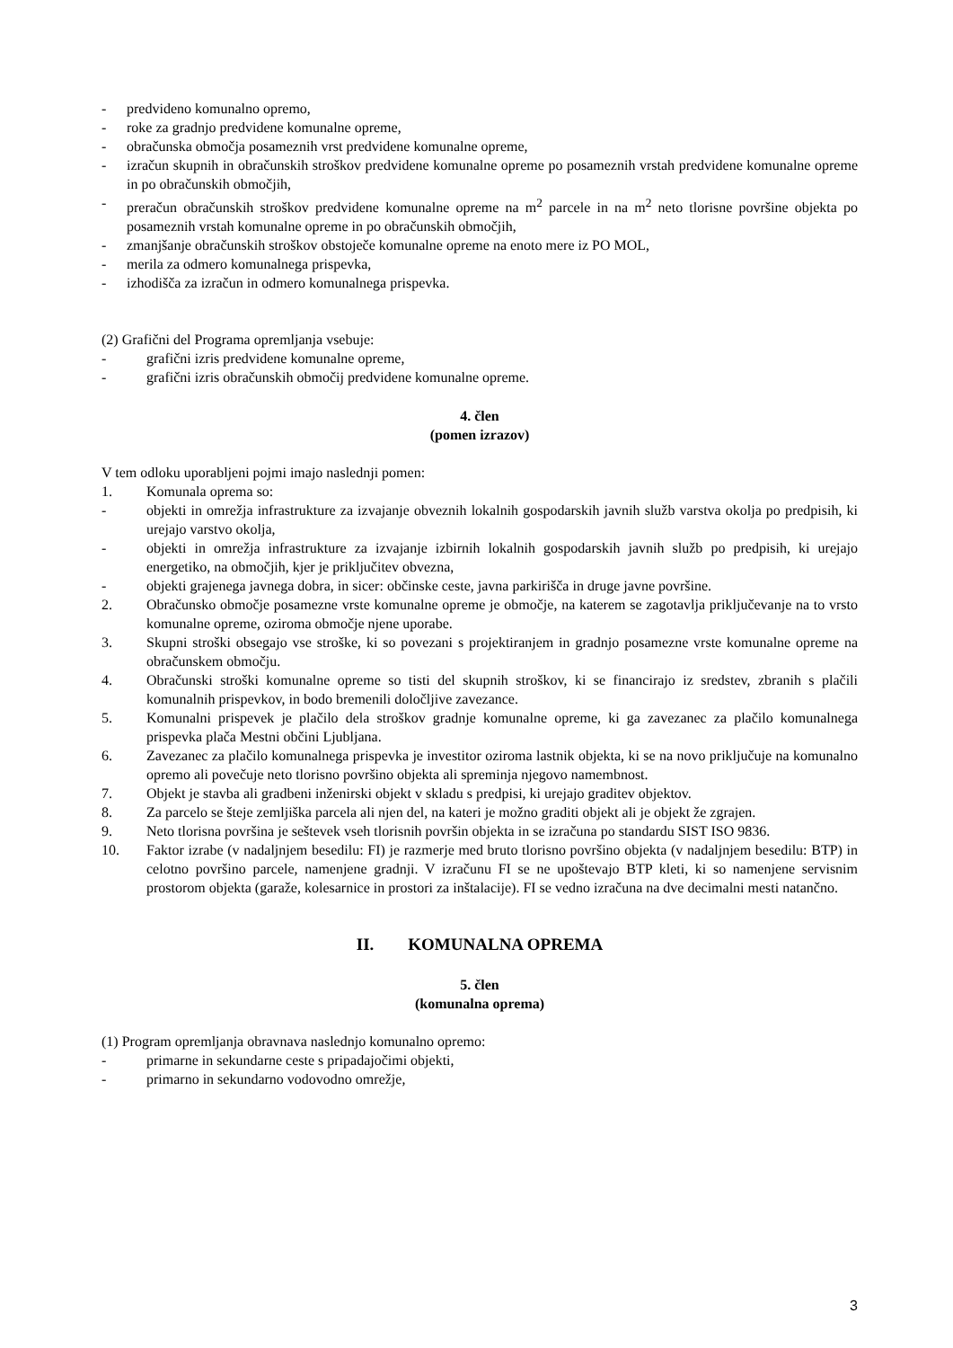- predvideno komunalno opremo,
- roke za gradnjo predvidene komunalne opreme,
- obračunska območja posameznih vrst predvidene komunalne opreme,
- izračun skupnih in obračunskih stroškov predvidene komunalne opreme po posameznih vrstah predvidene komunalne opreme in po obračunskih območjih,
- preračun obračunskih stroškov predvidene komunalne opreme na m<sup>2</sup> parcele in na m<sup>2</sup> neto tlorisne površine objekta po posameznih vrstah komunalne opreme in po obračunskih območjih,
- zmanjšanje obračunskih stroškov obstoječe komunalne opreme na enoto mere iz PO MOL,
- merila za odmero komunalnega prispevka,
- izhodišča za izračun in odmero komunalnega prispevka.
(2) Grafični del Programa opremljanja vsebuje:
- grafični izris predvidene komunalne opreme,
- grafični izris obračunskih območij predvidene komunalne opreme.
4. člen
(pomen izrazov)
V tem odloku uporabljeni pojmi imajo naslednji pomen:
1. Komunala oprema so:
- objekti in omrežja infrastrukture za izvajanje obveznih lokalnih gospodarskih javnih služb varstva okolja po predpisih, ki urejajo varstvo okolja,
- objekti in omrežja infrastrukture za izvajanje izbirnih lokalnih gospodarskih javnih služb po predpisih, ki urejajo energetiko, na območjih, kjer je priključitev obvezna,
- objekti grajenega javnega dobra, in sicer: občinske ceste, javna parkirišča in druge javne površine.
2. Obračunsko območje posamezne vrste komunalne opreme je območje, na katerem se zagotavlja priključevanje na to vrsto komunalne opreme, oziroma območje njene uporabe.
3. Skupni stroški obsegajo vse stroške, ki so povezani s projektiranjem in gradnjo posamezne vrste komunalne opreme na obračunskem območju.
4. Obračunski stroški komunalne opreme so tisti del skupnih stroškov, ki se financirajo iz sredstev, zbranih s plačili komunalnih prispevkov, in bodo bremenili določljive zavezance.
5. Komunalni prispevek je plačilo dela stroškov gradnje komunalne opreme, ki ga zavezanec za plačilo komunalnega prispevka plača Mestni občini Ljubljana.
6. Zavezanec za plačilo komunalnega prispevka je investitor oziroma lastnik objekta, ki se na novo priključuje na komunalno opremo ali povečuje neto tlorisno površino objekta ali spreminja njegovo namembnost.
7. Objekt je stavba ali gradbeni inženirski objekt v skladu s predpisi, ki urejajo graditev objektov.
8. Za parcelo se šteje zemljiška parcela ali njen del, na kateri je možno graditi objekt ali je objekt že zgrajen.
9. Neto tlorisna površina je seštevek vseh tlorisnih površin objekta in se izračuna po standardu SIST ISO 9836.
10. Faktor izrabe (v nadaljnjem besedilu: FI) je razmerje med bruto tlorisno površino objekta (v nadaljnjem besedilu: BTP) in celotno površino parcele, namenjene gradnji. V izračunu FI se ne upoštevajo BTP kleti, ki so namenjene servisnim prostorom objekta (garaže, kolesarnice in prostori za inštalacije). FI se vedno izračuna na dve decimalni mesti natančno.
II. KOMUNALNA OPREMA
5. člen
(komunalna oprema)
(1) Program opremljanja obravnava naslednjo komunalno opremo:
- primarne in sekundarne ceste s pripadajočimi objekti,
- primarno in sekundarno vodovodno omrežje,
3